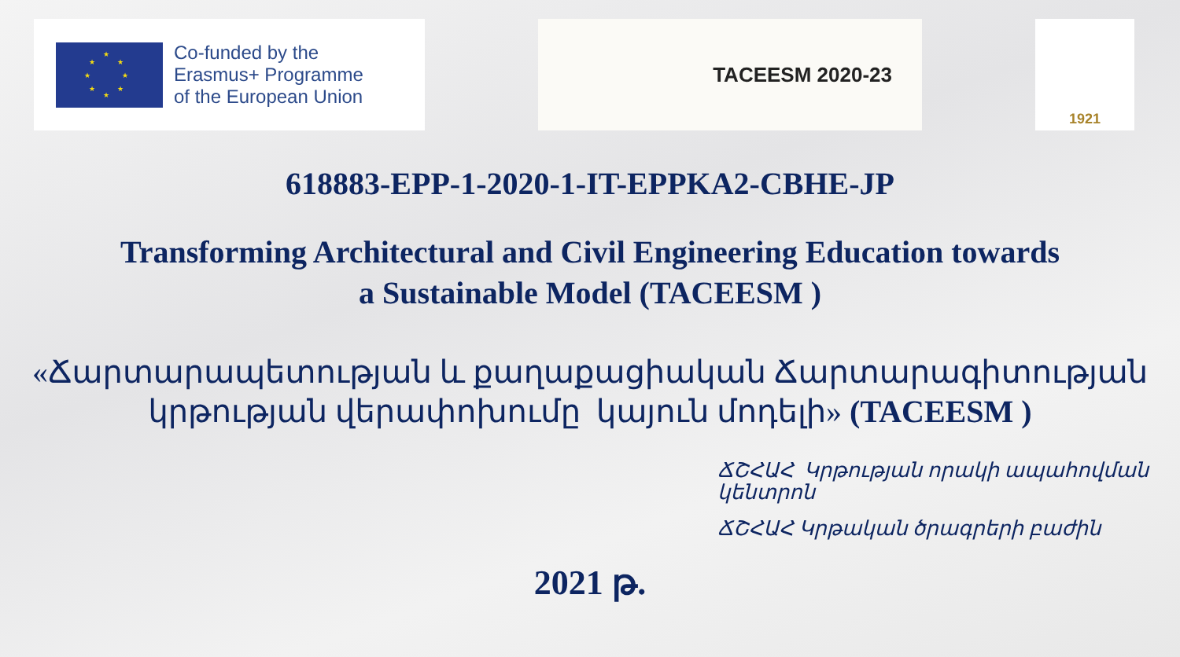★
★ ★
★ ★
★ ★
★
Co-funded by the
Erasmus+ Programme
of the European Union
TACEESM 2020-23
1921
618883-EPP-1-2020-1-IT-EPPKA2-CBHE-JP
Transforming Architectural and Civil Engineering Education towards
a Sustainable Model (TACEESM )
«Ճարտարապետության և քաղաքացիական Ճարտարագիտության
կրթության վերափոխումը կայուն մոդելի» (TACEESM )
ՃՇՀԱՀ Կրթության որակի ապահովման կենտրոն
ՃՇՀԱՀ Կրթական ծրագրերի բաժին
2021 թ.